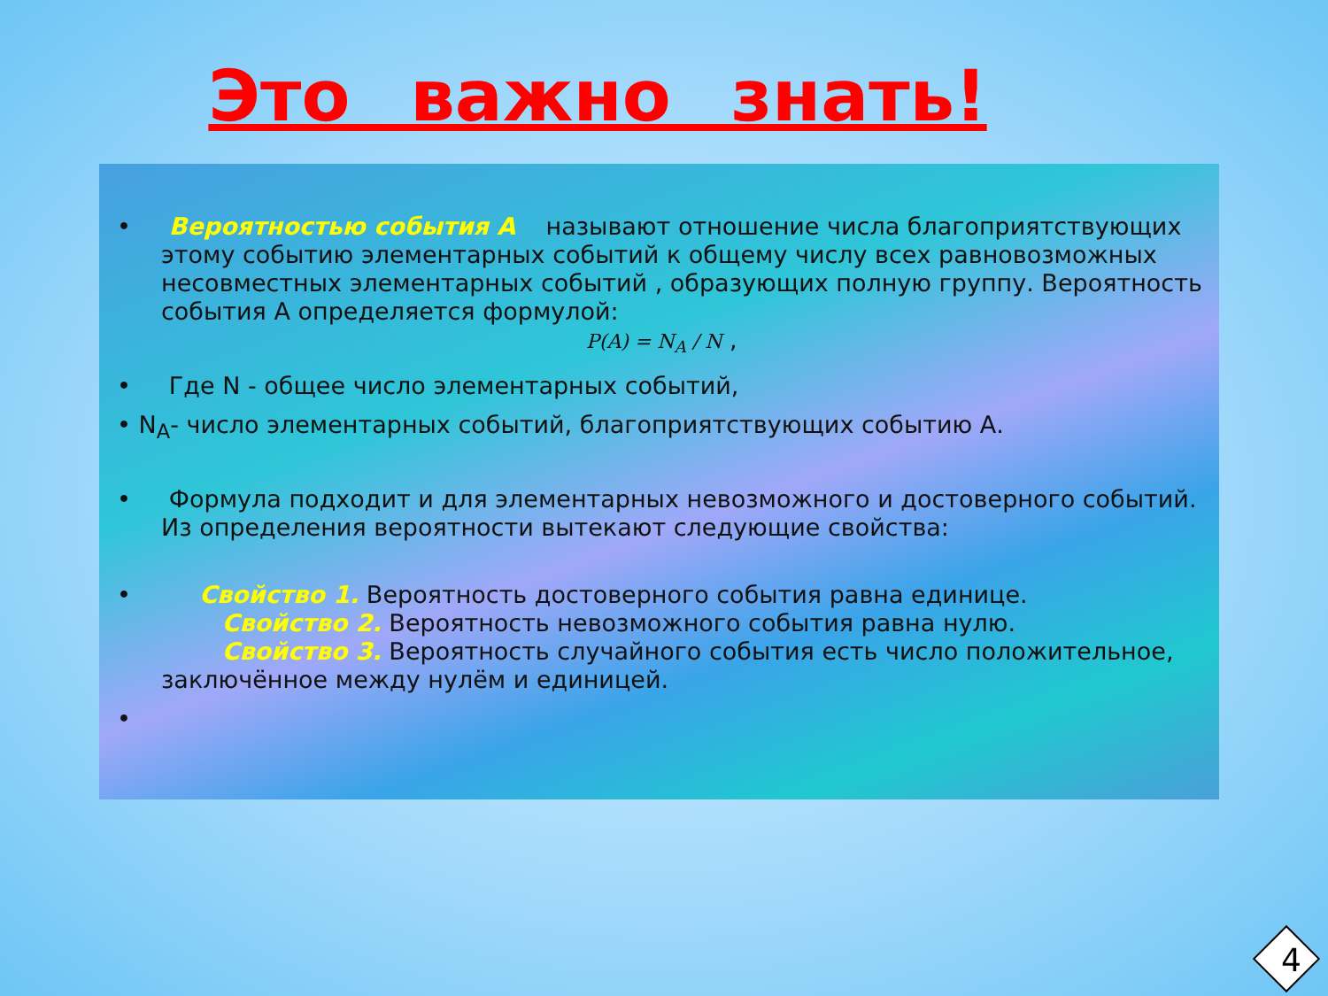Это важно знать!
• Вероятностью события А называют отношение числа благоприятствующих этому событию элементарных событий к общему числу всех равновозможных несовместных элементарных событий , образующих полную группу. Вероятность события А определяется формулой:
P(A) = N<sub>A</sub> / N ,
• Где N - общее число элементарных событий,
• N<sub>A</sub>- число элементарных событий, благоприятствующих событию А.
• Формула подходит и для элементарных невозможного и достоверного событий. Из определения вероятности вытекают следующие свойства:
• Свойство 1. Вероятность достоверного события равна единице.
Свойство 2. Вероятность невозможного события равна нулю.
Свойство 3. Вероятность случайного события есть число положительное, заключённое между нулём и единицей.
•
4